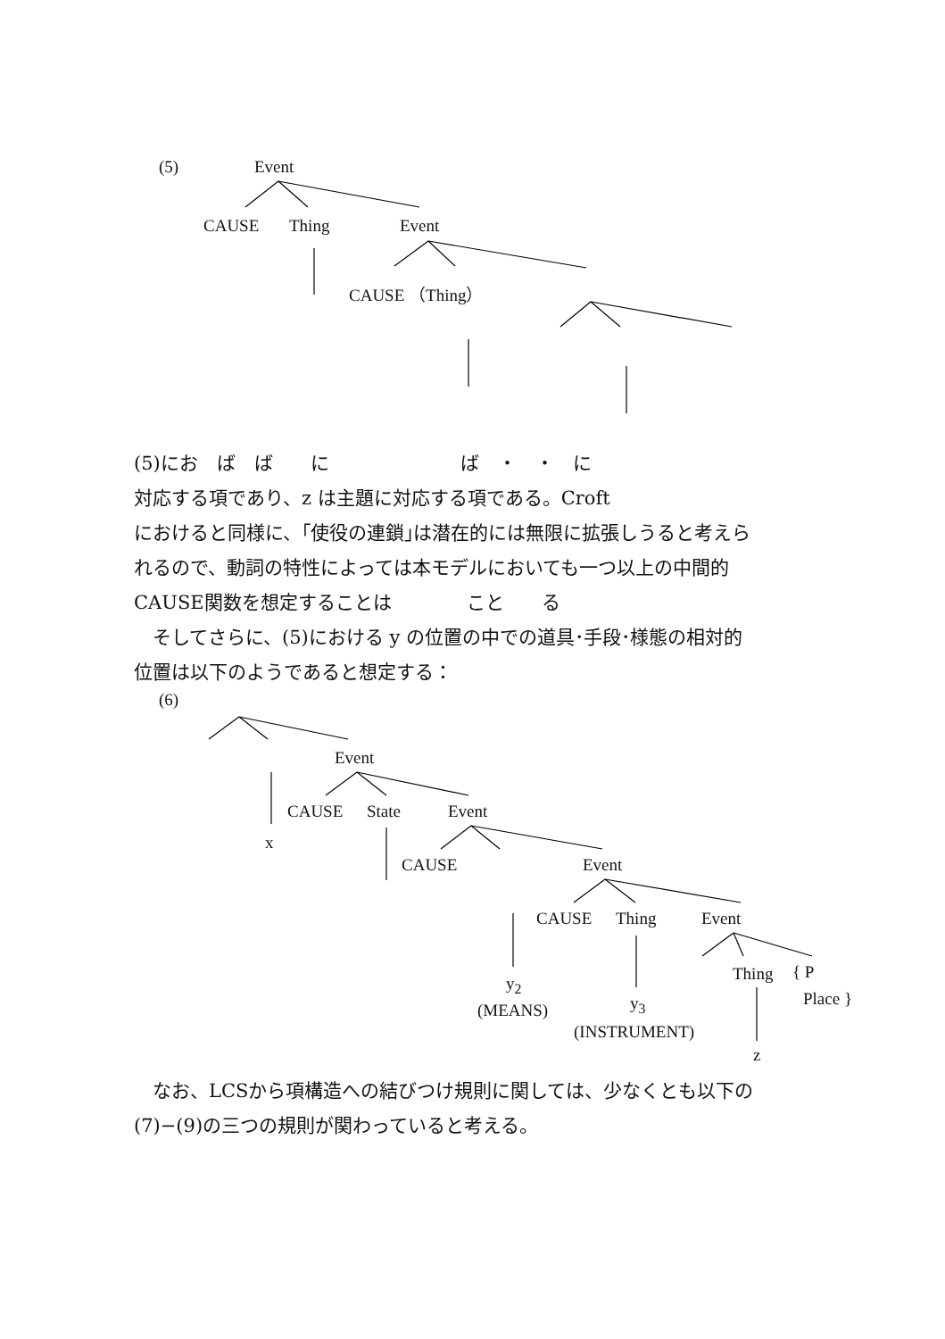(5) Event
CAUSE Thing Event
CAUSE （Thing）
(5)にお　ば　ば　　に　　　　　　　ば　・　・　に
対応する項であり、z は主題に対応する項である。Croft
におけると同様に、｢使役の連鎖｣は潜在的には無限に拡張しうると考えら
れるので、動詞の特性によっては本モデルにおいても一つ以上の中間的
CAUSE関数を想定することは　　　　こと　　る
　そしてさらに、(5)における y の位置の中での道具･手段･様態の相対的
位置は以下のようであると想定する：
(6)
Event
x
CAUSE State Event
CAUSE Event
CAUSE Thing Event
Thing { P
Place }
y<sub>2</sub>
(MEANS) y<sub>3</sub>
(INSTRUMENT)
z
　なお、LCSから項構造への結びつけ規則に関しては、少なくとも以下の
(7)−(9)の三つの規則が関わっていると考える。